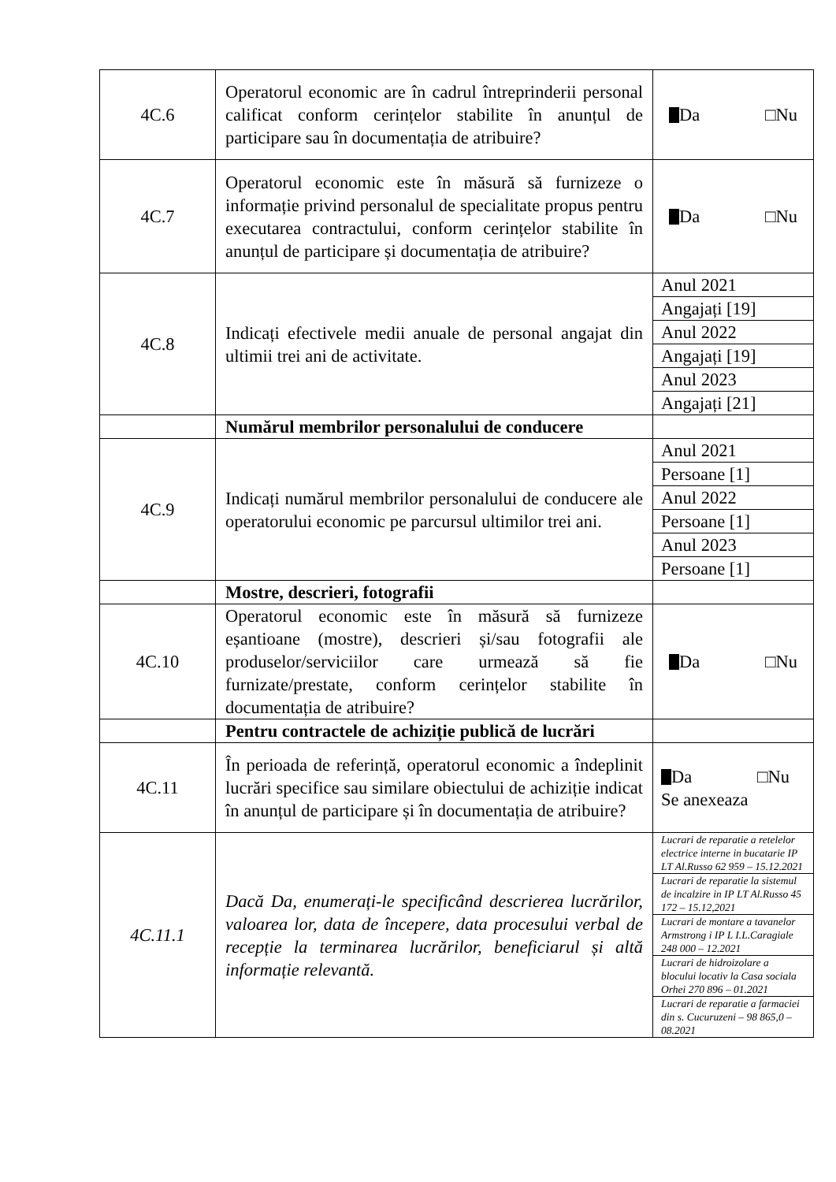| 4C.6 | Operatorul economic are în cadrul întreprinderii personal calificat conform cerințelor stabilite în anunțul de participare sau în documentația de atribuire? | Da □Nu |
| 4C.7 | Operatorul economic este în măsură să furnizeze o informație privind personalul de specialitate propus pentru executarea contractului, conform cerințelor stabilite în anunțul de participare și documentația de atribuire? | Da □Nu |
| 4C.8 | Indicați efectivele medii anuale de personal angajat din ultimii trei ani de activitate. | / Anul 2021 / / Angajați [19] / / Anul 2022 / / Angajați [19] / / Anul 2023 / / Angajați [21] / |
| | Numărul membrilor personalului de conducere | |
| 4C.9 | Indicați numărul membrilor personalului de conducere ale operatorului economic pe parcursul ultimilor trei ani. | / Anul 2021 / / Persoane [1] / / Anul 2022 / / Persoane [1] / / Anul 2023 / / Persoane [1] / |
| | Mostre, descrieri, fotografii | |
| 4C.10 | Operatorul economic este în măsură să furnizeze eșantioane (mostre), descrieri și/sau fotografii ale produselor/serviciilor care urmează să fie furnizate/prestate, conform cerințelor stabilite în documentația de atribuire? | Da □Nu |
| | Pentru contractele de achiziție publică de lucrări | |
| 4C.11 | În perioada de referință, operatorul economic a îndeplinit lucrări specifice sau similare obiectului de achiziție indicat în anunțul de participare și în documentația de atribuire? | Da □Nu Se anexeaza |
| 4C.11.1 | Dacă Da, enumerați-le specificând descrierea lucrărilor, valoarea lor, data de începere, data procesului verbal de recepție la terminarea lucrărilor, beneficiarul și altă informație relevantă. | / Lucrari de reparatie a retelelor electrice interne in bucatarie IP LT Al.Russo 62 959 – 15.12.2021 / / Lucrari de reparatie la sistemul de incalzire in IP LT Al.Russo 45 172 – 15.12,2021 / / Lucrari de montare a tavanelor Armstrong i IP L I.L.Caragiale 248 000 – 12.2021 / / Lucrari de hidroizolare a blocului locativ la Casa sociala Orhei 270 896 – 01.2021 / / Lucrari de reparatie a farmaciei din s. Cucuruzeni – 98 865,0 – 08.2021 / |